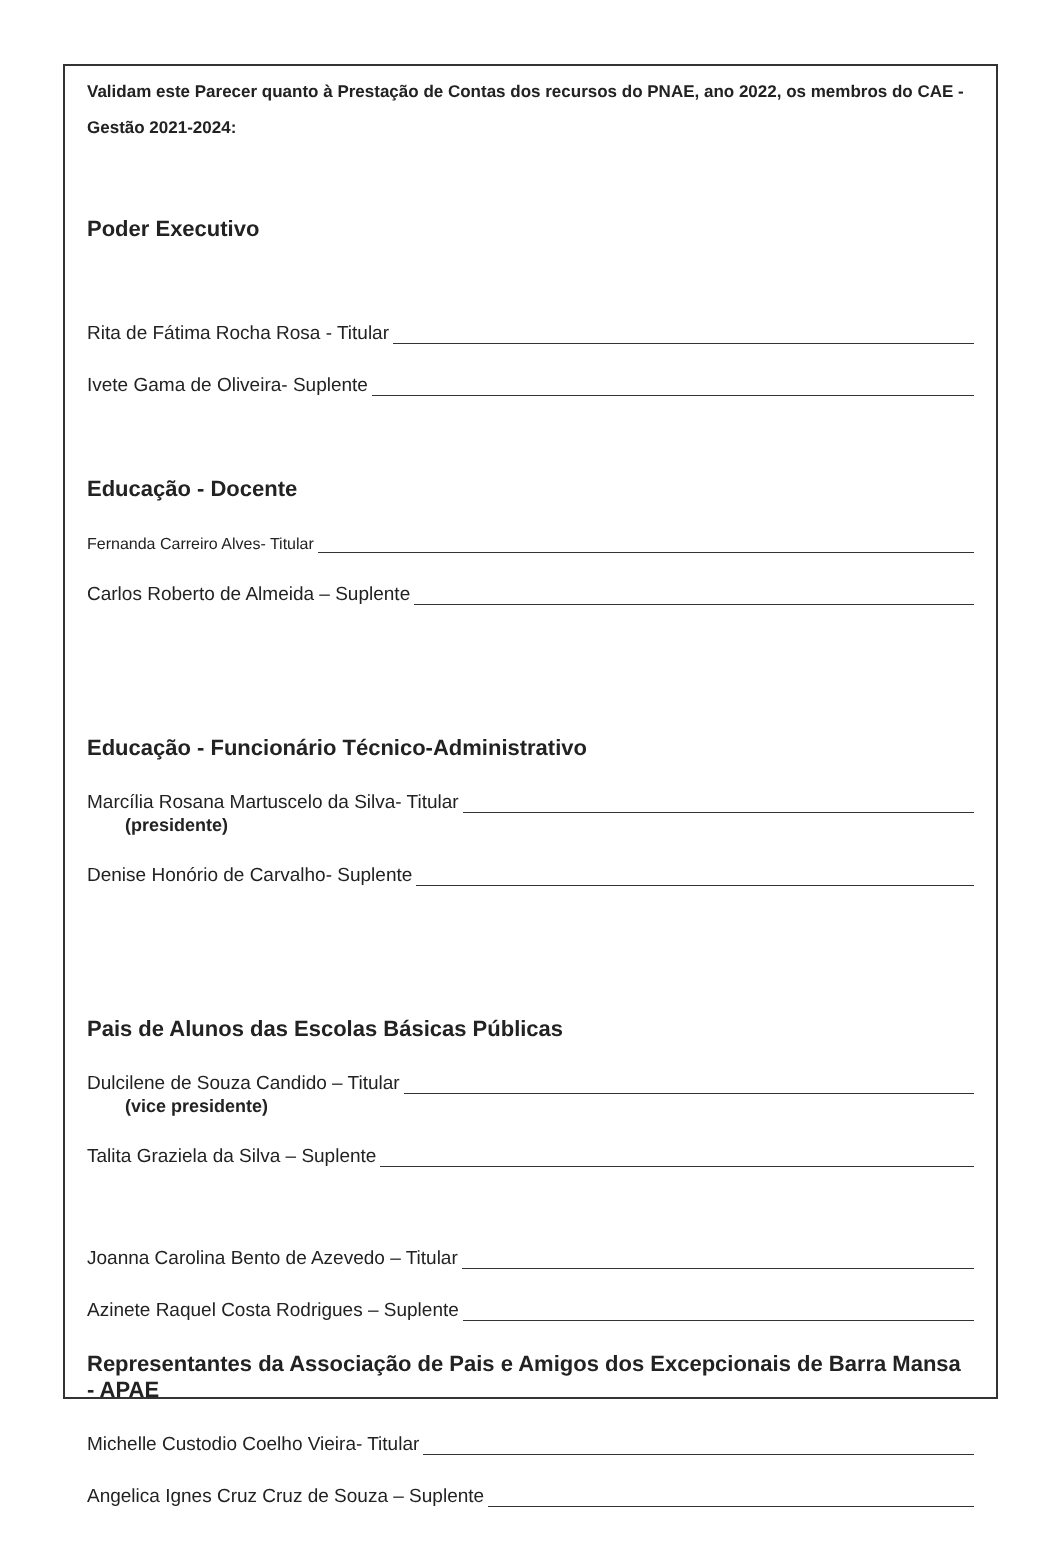Validam este Parecer quanto à Prestação de Contas dos recursos do PNAE, ano 2022, os membros do CAE - Gestão 2021-2024:
Poder Executivo
Rita de Fátima Rocha Rosa - Titular
Ivete Gama de Oliveira- Suplente
Educação - Docente
Fernanda Carreiro Alves- Titular
Carlos Roberto de Almeida – Suplente
Educação - Funcionário Técnico-Administrativo
Marcília Rosana Martuscelo da Silva- Titular
(presidente)
Denise Honório de Carvalho- Suplente
Pais de Alunos das Escolas Básicas Públicas
Dulcilene de Souza Candido – Titular
(vice presidente)
Talita Graziela da Silva – Suplente
Joanna Carolina Bento de Azevedo – Titular
Azinete Raquel Costa Rodrigues – Suplente
Representantes da Associação de Pais e Amigos dos Excepcionais de Barra Mansa - APAE
Michelle Custodio Coelho Vieira- Titular
Angelica Ignes Cruz Cruz de Souza – Suplente